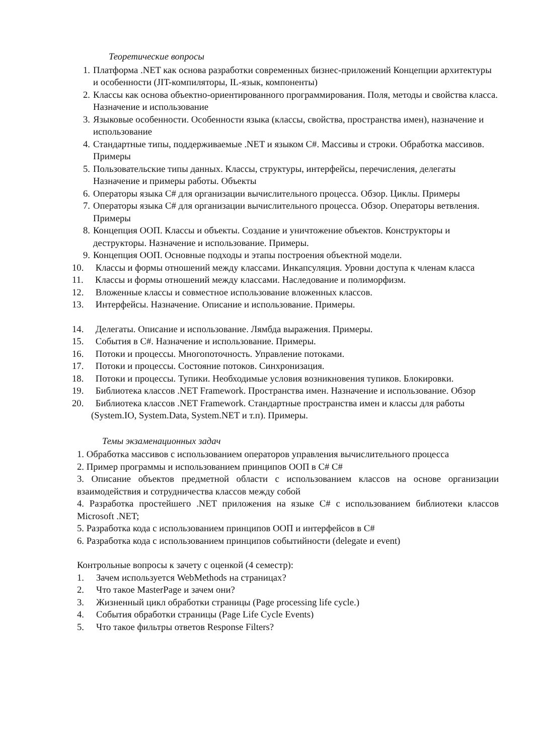Теоретические вопросы
1. Платформа .NET как основа разработки современных бизнес-приложений Концепции архитектуры и особенности (JIT-компиляторы, IL-язык, компоненты)
2. Классы как основа объектно-ориентированного программирования. Поля, методы и свойства класса. Назначение и использование
3. Языковые особенности. Особенности языка (классы, свойства, пространства имен), назначение и использование
4. Стандартные типы, поддерживаемые .NET и языком C#. Массивы и строки. Обработка массивов. Примеры
5. Пользовательские типы данных. Классы, структуры, интерфейсы, перечисления, делегаты Назначение и примеры работы. Объекты
6. Операторы языка C# для организации вычислительного процесса. Обзор. Циклы. Примеры
7. Операторы языка C# для организации вычислительного процесса. Обзор. Операторы ветвления. Примеры
8. Концепция ООП. Классы и объекты. Создание и уничтожение объектов. Конструкторы и деструкторы. Назначение и использование. Примеры.
9. Концепция ООП. Основные подходы и этапы построения объектной модели.
10. Классы и формы отношений между классами. Инкапсуляция. Уровни доступа к членам класса
11. Классы и формы отношений между классами. Наследование и полиморфизм.
12. Вложенные классы и совместное использование вложенных классов.
13. Интерфейсы. Назначение. Описание и использование. Примеры.
14. Делегаты. Описание и использование. Лямбда выражения. Примеры.
15. События в C#. Назначение и использование. Примеры.
16. Потоки и процессы. Многопоточность. Управление потоками.
17. Потоки и процессы. Состояние потоков. Синхронизация.
18. Потоки и процессы. Тупики. Необходимые условия возникновения тупиков. Блокировки.
19. Библиотека классов .NET Framework. Пространства имен. Назначение и использование. Обзор
20. Библиотека классов .NET Framework. Стандартные пространства имен и классы для работы (System.IO, System.Data, System.NET и т.п). Примеры.
Темы экзаменационных задач
1. Обработка массивов с использованием операторов управления вычислительного процесса
2. Пример программы и использованием принципов ООП в C# C#
3. Описание объектов предметной области с использованием классов на основе организации взаимодействия и сотрудничества классов между собой
4. Разработка простейшего .NET приложения на языке C# с использованием библиотеки классов Microsoft .NET;
5. Разработка кода с использованием принципов ООП и интерфейсов в C#
6. Разработка кода с использованием принципов событийности (delegate и event)
Контрольные вопросы к зачету с оценкой (4 семестр):
1. Зачем используется WebMethods на страницах?
2. Что такое MasterPage и зачем они?
3. Жизненный цикл обработки страницы (Page processing life cycle.)
4. События обработки страницы (Page Life Cycle Events)
5. Что такое фильтры ответов Response Filters?